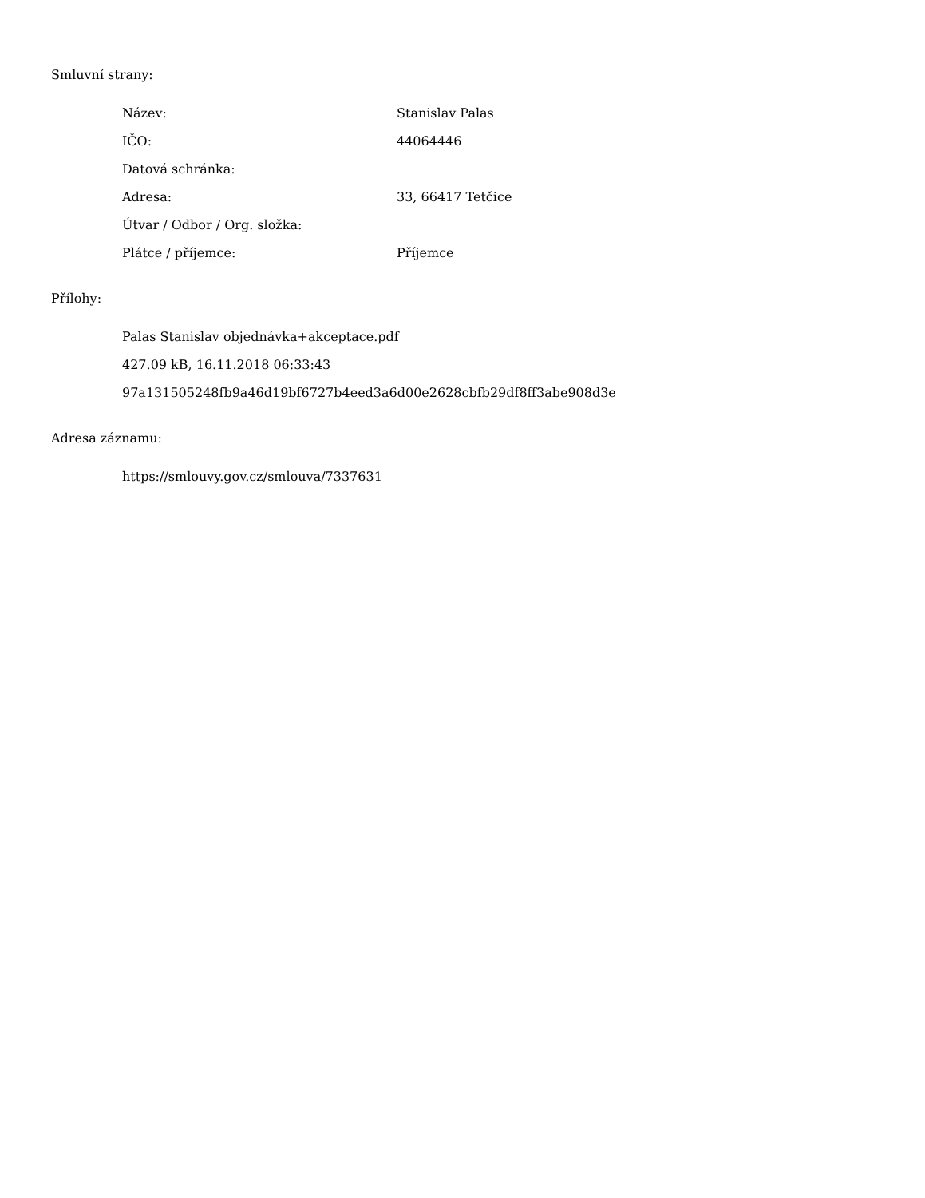Smluvní strany:
| Název: | Stanislav Palas |
| IČO: | 44064446 |
| Datová schránka: | |
| Adresa: | 33, 66417 Tetčice |
| Útvar / Odbor / Org. složka: | |
| Plátce / příjemce: | Příjemce |
Přílohy:
Palas Stanislav objednávka+akceptace.pdf
427.09 kB, 16.11.2018 06:33:43
97a131505248fb9a46d19bf6727b4eed3a6d00e2628cbfb29df8ff3abe908d3e
Adresa záznamu:
https://smlouvy.gov.cz/smlouva/7337631